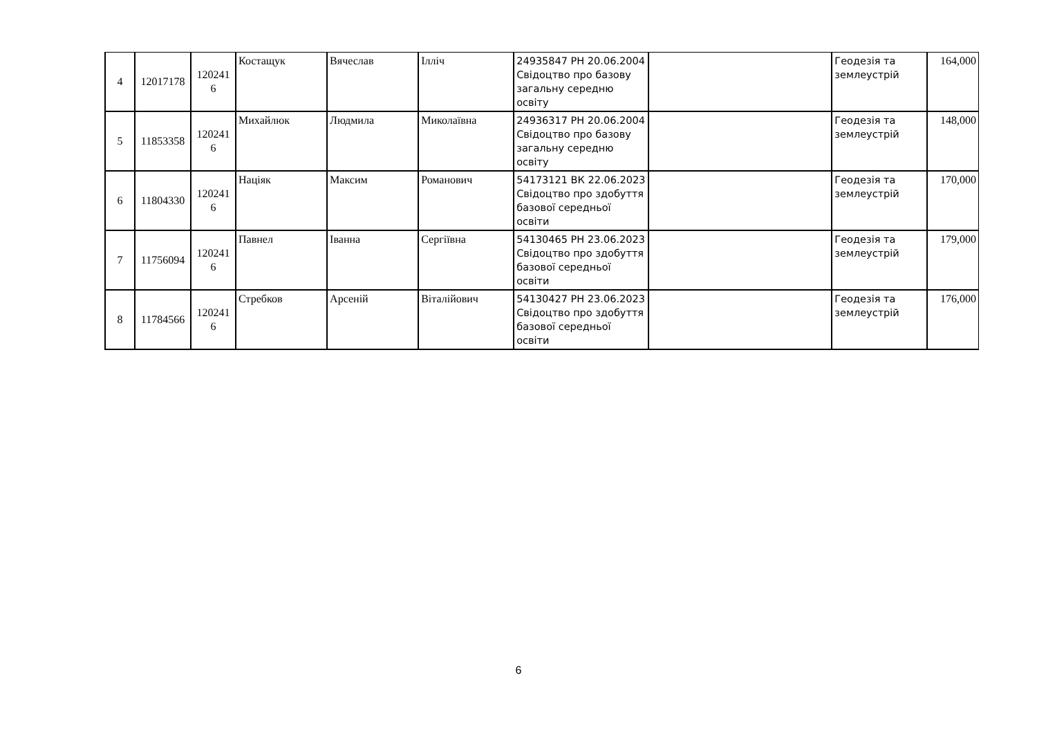| 4 | 12017178 | 120241 6 | Костащук | Вячеслав | Ілліч | 24935847 РН 20.06.2004 Свідоцтво про базову загальну середню освіту | | Геодезія та землеустрій | 164,000 |
| 5 | 11853358 | 120241 6 | Михайлюк | Людмила | Миколаївна | 24936317 РН 20.06.2004 Свідоцтво про базову загальну середню освіту | | Геодезія та землеустрій | 148,000 |
| 6 | 11804330 | 120241 6 | Націяк | Максим | Романович | 54173121 ВК 22.06.2023 Свідоцтво про здобуття базової середньої освіти | | Геодезія та землеустрій | 170,000 |
| 7 | 11756094 | 120241 6 | Павнел | Іванна | Сергіївна | 54130465 РН 23.06.2023 Свідоцтво про здобуття базової середньої освіти | | Геодезія та землеустрій | 179,000 |
| 8 | 11784566 | 120241 6 | Стребков | Арсеній | Віталійович | 54130427 РН 23.06.2023 Свідоцтво про здобуття базової середньої освіти | | Геодезія та землеустрій | 176,000 |
6